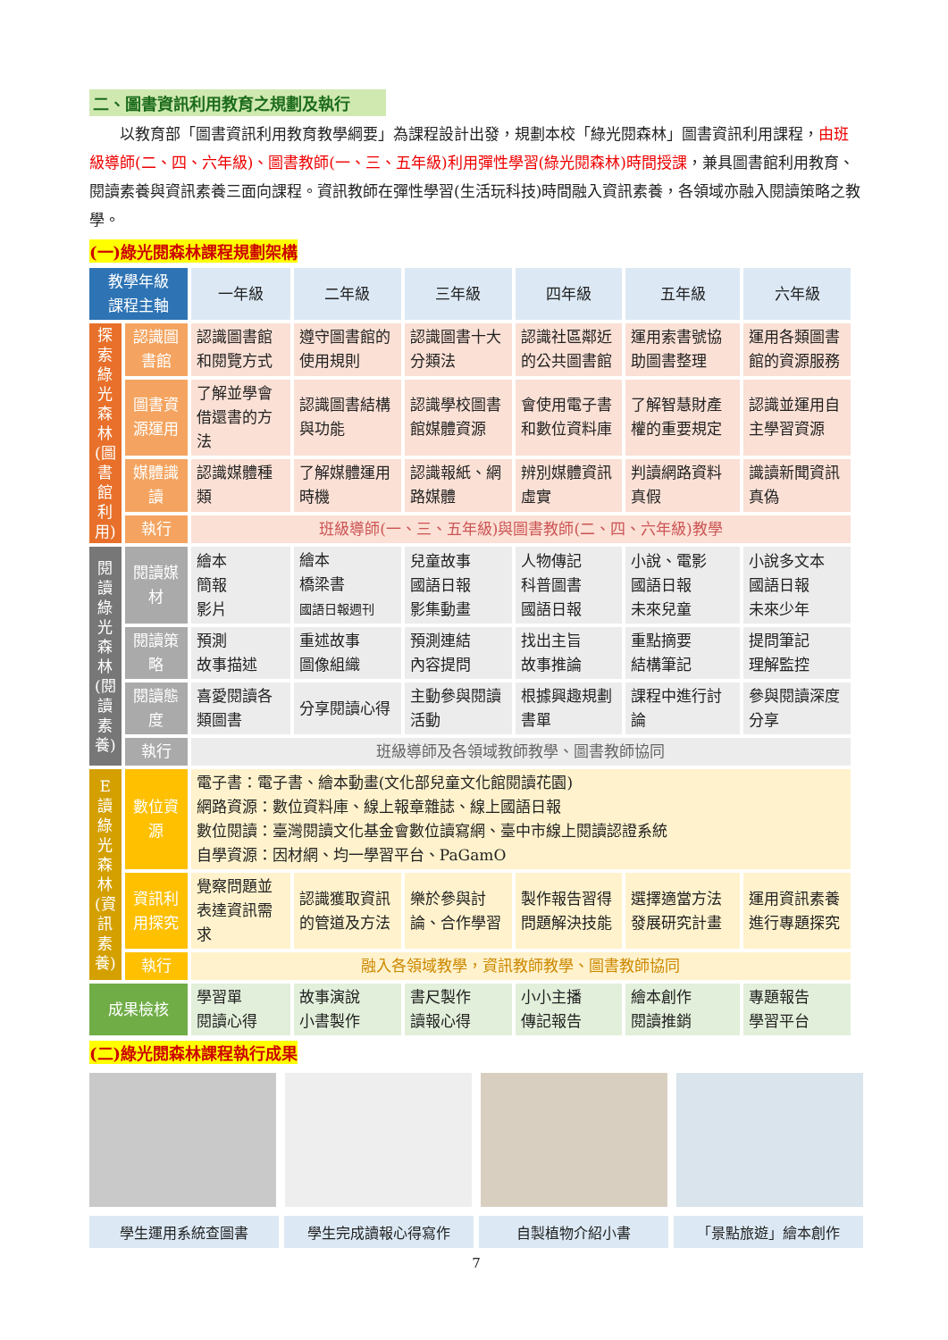二、圖書資訊利用教育之規劃及執行
以教育部「圖書資訊利用教育教學綱要」為課程設計出發，規劃本校「綠光閱森林」圖書資訊利用課程，由班級導師(二、四、六年級)、圖書教師(一、三、五年級)利用彈性學習(綠光閱森林)時間授課，兼具圖書館利用教育、閱讀素養與資訊素養三面向課程。資訊教師在彈性學習(生活玩科技)時間融入資訊素養，各領域亦融入閱讀策略之教學。
(一)綠光閱森林課程規劃架構
| 教學年級 課程主軸 | | 一年級 | 二年級 | 三年級 | 四年級 | 五年級 | 六年級 |
| --- | --- | --- | --- | --- | --- | --- | --- |
| 探索綠光森林(圖書館利用) | 認識圖書館 | 認識圖書館和閱覽方式 | 遵守圖書館的使用規則 | 認識圖書十大分類法 | 認識社區鄰近的公共圖書館 | 運用索書號協助圖書整理 | 運用各類圖書館的資源服務 |
| | 圖書資源運用 | 了解並學會借還書的方法 | 認識圖書結構與功能 | 認識學校圖書館媒體資源 | 會使用電子書和數位資料庫 | 了解智慧財產權的重要規定 | 認識並運用自主學習資源 |
| | 媒體識讀 | 認識媒體種類 | 了解媒體運用時機 | 認識報紙、網路媒體 | 辨別媒體資訊虛實 | 判讀網路資料真假 | 識讀新聞資訊真偽 |
| | 執行 | 班級導師(一、三、五年級)與圖書教師(二、四、六年級)教學 | | | | | |
| 閱讀綠光森林(閱讀素養) | 閱讀媒材 | 繪本 簡報 影片 | 繪本 橋梁書 國語日報週刊 | 兒童故事 國語日報 影集動畫 | 人物傳記 科普圖書 國語日報 | 小說、電影 國語日報 未來兒童 | 小說多文本 國語日報 未來少年 |
| | 閱讀策略 | 預測 故事描述 | 重述故事 圖像組織 | 預測連結 內容提問 | 找出主旨 故事推論 | 重點摘要 結構筆記 | 提問筆記 理解監控 |
| | 閱讀態度 | 喜愛閱讀各類圖書 | 分享閱讀心得 | 主動參與閱讀活動 | 根據興趣規劃書單 | 課程中進行討論 | 參與閱讀深度分享 |
| | 執行 | 班級導師及各領域教師教學、圖書教師協同 | | | | | |
| E讀綠光森林(資訊素養) | 數位資源 | 電子書：電子書、繪本動畫(文化部兒童文化館閱讀花園) 網路資源：數位資料庫、線上報章雜誌、線上國語日報 數位閱讀：臺灣閱讀文化基金會數位讀寫網、臺中市線上閱讀認證系統 自學資源：因材網、均一學習平台、PaGamO | | | | | |
| | 資訊利用探究 | 覺察問題並表達資訊需求 | 認識獲取資訊的管道及方法 | 樂於參與討論、合作學習 | 製作報告習得問題解決技能 | 選擇適當方法發展研究計畫 | 運用資訊素養進行專題探究 |
| | 執行 | 融入各領域教學，資訊教師教學、圖書教師協同 | | | | | |
| 成果檢核 | | 學習單 閱讀心得 | 故事演說 小書製作 | 書尺製作 讀報心得 | 小小主播 傳記報告 | 繪本創作 閱讀推銷 | 專題報告 學習平台 |
(二)綠光閱森林課程執行成果
學生運用系統查圖書 學生完成讀報心得寫作 自製植物介紹小書 「景點旅遊」繪本創作
7